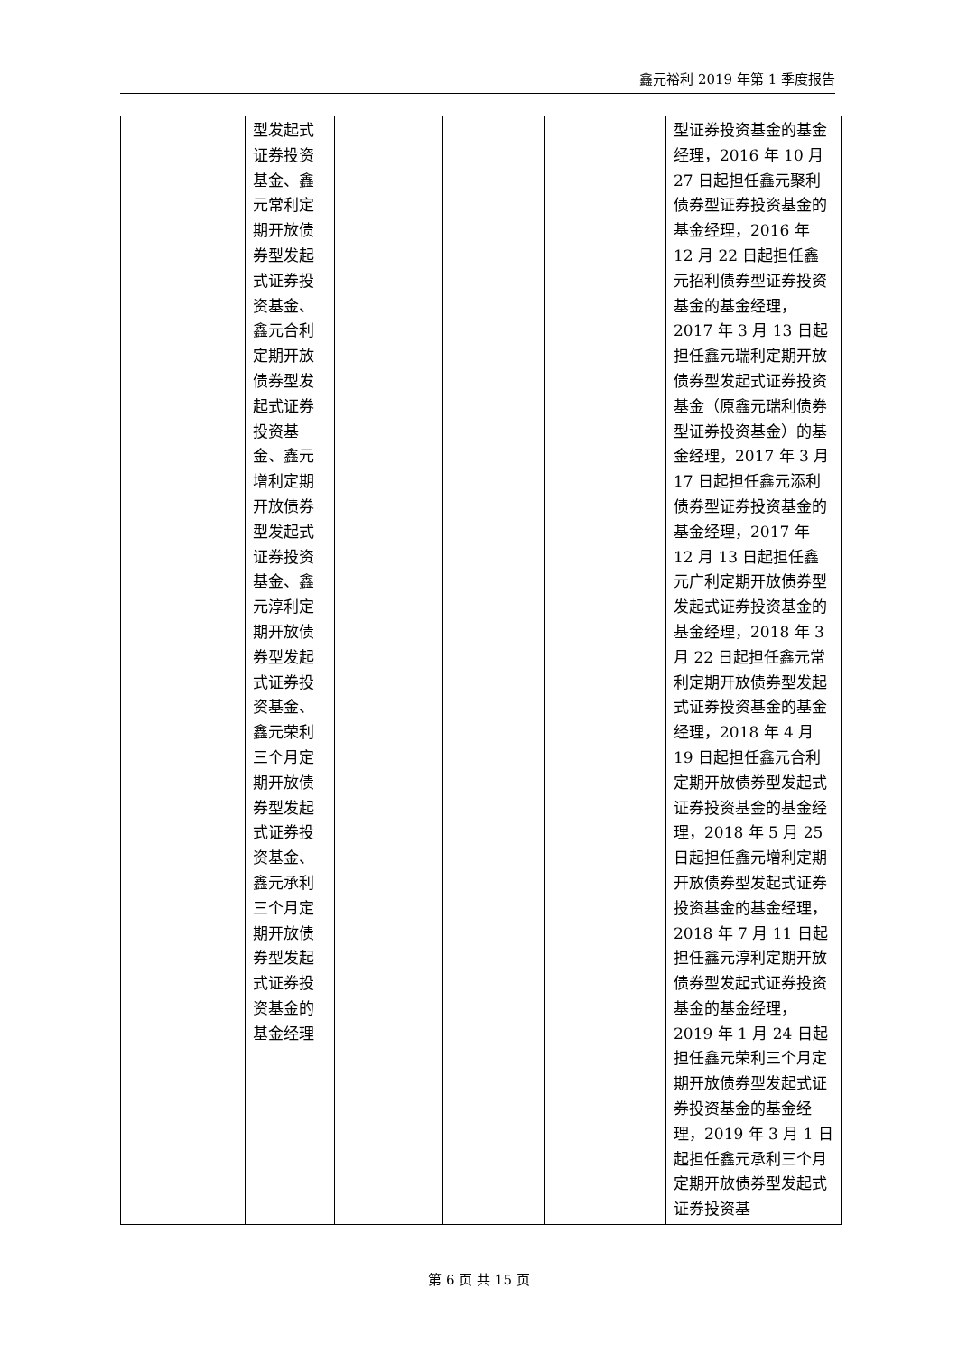鑫元裕利 2019 年第 1 季度报告
| | 型发起式证券投资基金、鑫元常利定期开放债券型发起式证券投资基金、鑫元合利定期开放债券型发起式证券投资基金、鑫元增利定期开放债券型发起式证券投资基金、鑫元淳利定期开放债券型发起式证券投资基金、鑫元荣利三个月定期开放债券型发起式证券投资基金、鑫元承利三个月定期开放债券型发起式证券投资基金的基金经理 | | | | 型证券投资基金的基金经理，2016 年 10 月 27 日起担任鑫元聚利债券型证券投资基金的基金经理，2016 年 12 月 22 日起担任鑫元招利债券型证券投资基金的基金经理，2017 年 3 月 13 日起担任鑫元瑞利定期开放债券型发起式证券投资基金（原鑫元瑞利债券型证券投资基金）的基金经理，2017 年 3 月 17 日起担任鑫元添利债券型证券投资基金的基金经理，2017 年 12 月 13 日起担任鑫元广利定期开放债券型发起式证券投资基金的基金经理，2018 年 3 月 22 日起担任鑫元常利定期开放债券型发起式证券投资基金的基金经理，2018 年 4 月 19 日起担任鑫元合利定期开放债券型发起式证券投资基金的基金经理，2018 年 5 月 25 日起担任鑫元增利定期开放债券型发起式证券投资基金的基金经理，2018 年 7 月 11 日起担任鑫元淳利定期开放债券型发起式证券投资基金的基金经理，2019 年 1 月 24 日起担任鑫元荣利三个月定期开放债券型发起式证券投资基金的基金经理，2019 年 3 月 1 日起担任鑫元承利三个月定期开放债券型发起式证券投资基 |
第 6 页 共 15 页